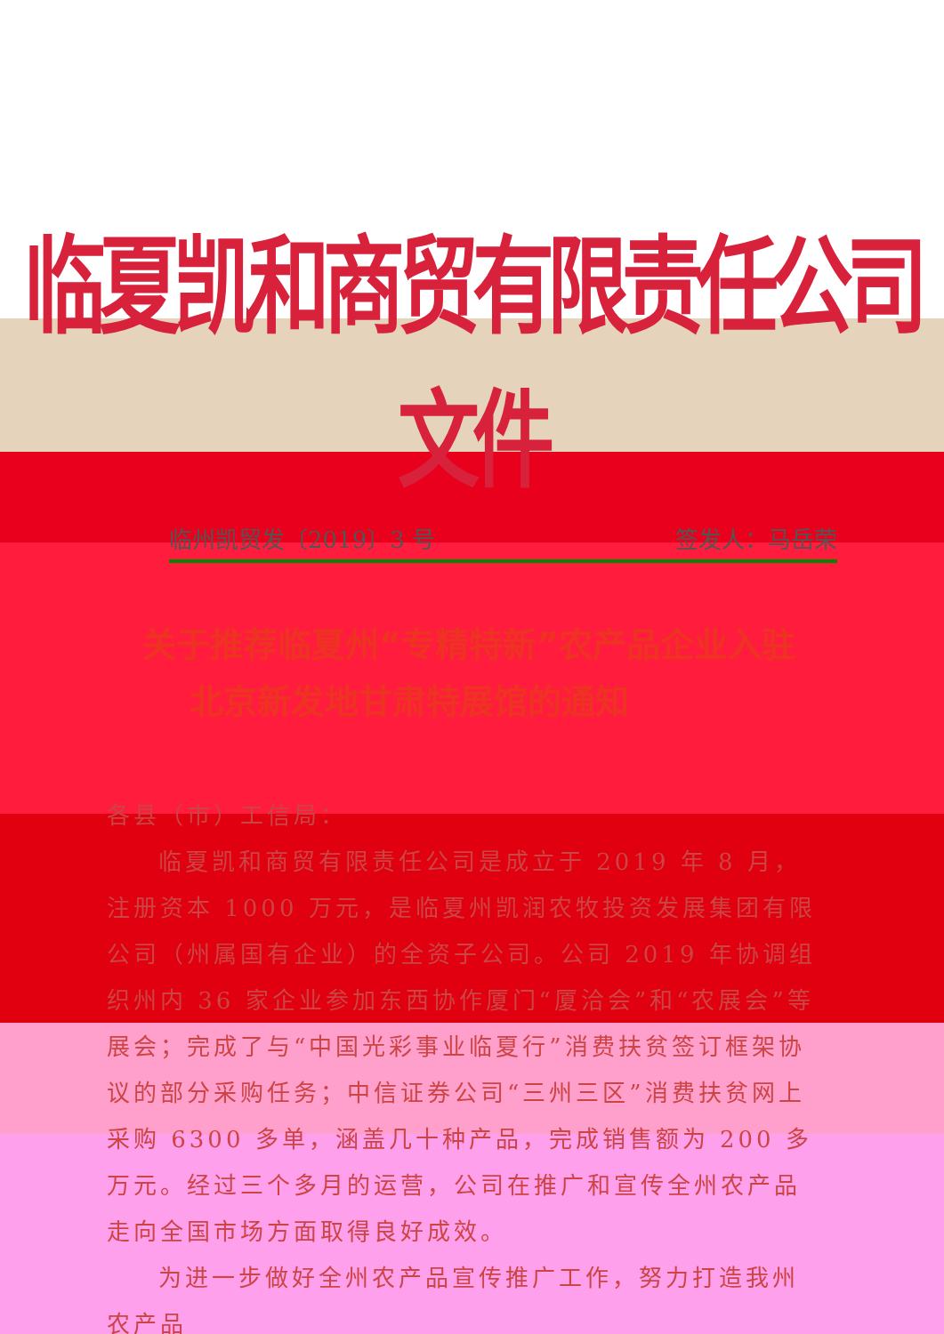临夏凯和商贸有限责任公司文件
临州凯贸发〔2019〕3 号 签发人：马岳荣
关于推荐临夏州“专精特新”农产品企业入驻
北京新发地甘肃特展馆的通知
各县（市）工信局：
临夏凯和商贸有限责任公司是成立于 2019 年 8 月，注册资本 1000 万元，是临夏州凯润农牧投资发展集团有限公司（州属国有企业）的全资子公司。公司 2019 年协调组织州内 36 家企业参加东西协作厦门“厦洽会”和“农展会”等展会；完成了与“中国光彩事业临夏行”消费扶贫签订框架协议的部分采购任务；中信证券公司“三州三区”消费扶贫网上采购 6300 多单，涵盖几十种产品，完成销售额为 200 多万元。经过三个多月的运营，公司在推广和宣传全州农产品走向全国市场方面取得良好成效。
为进一步做好全州农产品宣传推广工作，努力打造我州农产品